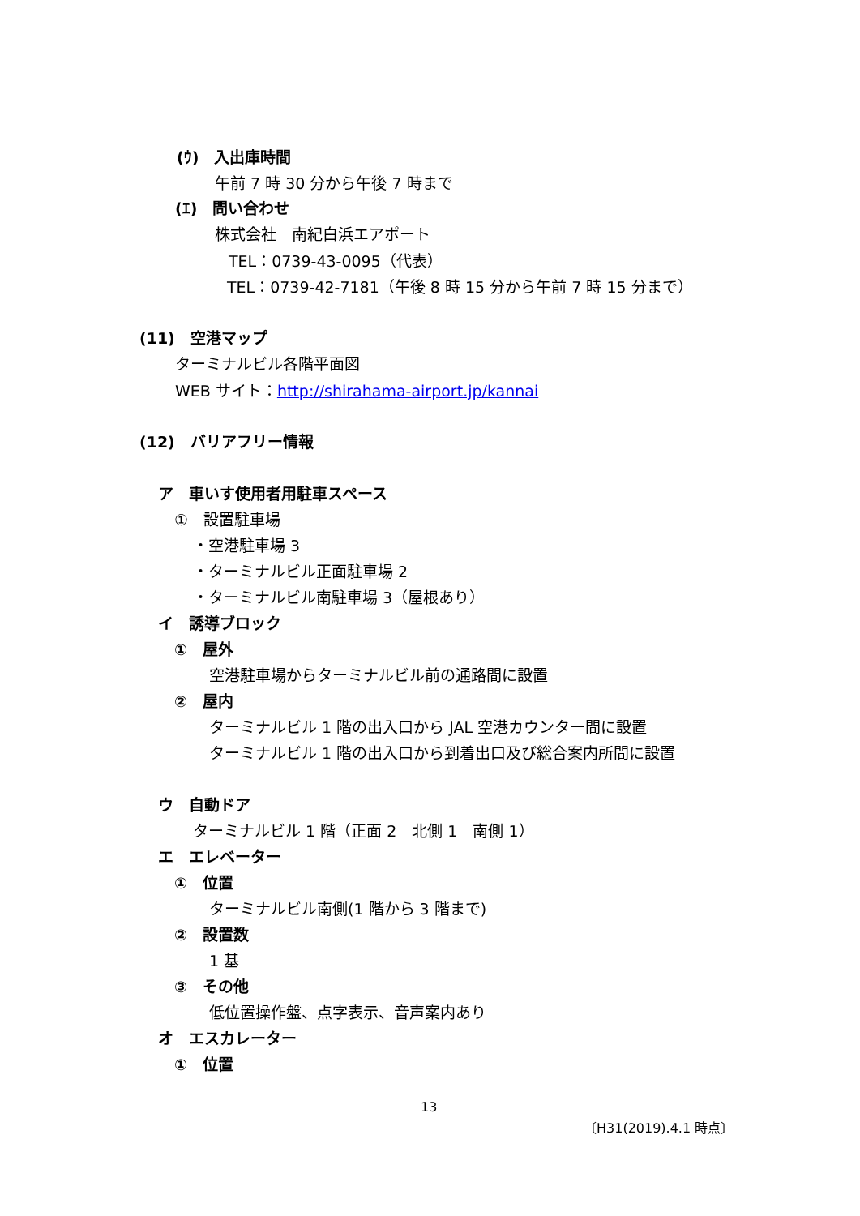(ｳ)　入出庫時間
午前 7 時 30 分から午後 7 時まで
(ｴ)　問い合わせ
株式会社　南紀白浜エアポート
TEL：0739-43-0095（代表）
TEL：0739-42-7181（午後 8 時 15 分から午前 7 時 15 分まで）
(11)　空港マップ
ターミナルビル各階平面図
WEB サイト：http://shirahama-airport.jp/kannai
(12)　バリアフリー情報
ア　車いす使用者用駐車スペース
①　設置駐車場
・空港駐車場 3
・ターミナルビル正面駐車場 2
・ターミナルビル南駐車場 3（屋根あり）
イ　誘導ブロック
①　屋外
空港駐車場からターミナルビル前の通路間に設置
②　屋内
ターミナルビル 1 階の出入口から JAL 空港カウンター間に設置
ターミナルビル 1 階の出入口から到着出口及び総合案内所間に設置
ウ　自動ドア
ターミナルビル 1 階（正面 2　北側 1　南側 1）
エ　エレベーター
①　位置
ターミナルビル南側(1 階から 3 階まで)
②　設置数
1 基
③　その他
低位置操作盤、点字表示、音声案内あり
オ　エスカレーター
①　位置
13
〔H31(2019).4.1 時点〕